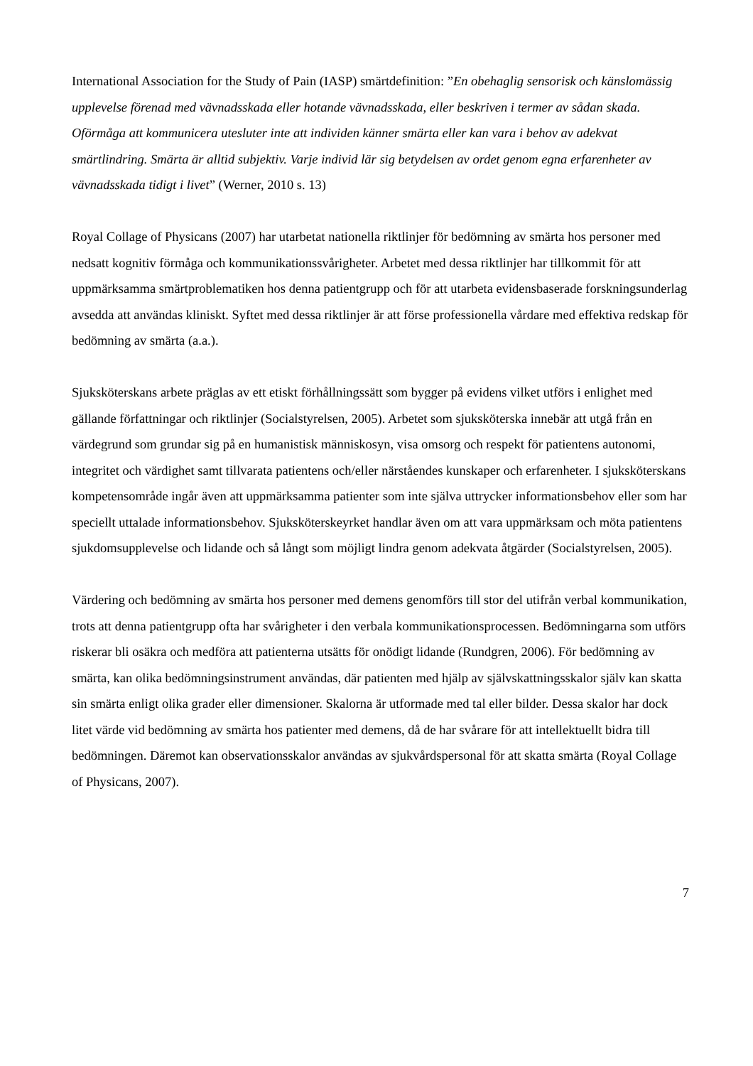International Association for the Study of Pain (IASP) smärtdefinition: ”En obehaglig sensorisk och känslomässig upplevelse förenad med vävnadsskada eller hotande vävnadsskada, eller beskriven i termer av sådan skada. Oförmåga att kommunicera utesluter inte att individen känner smärta eller kan vara i behov av adekvat smärtlindring. Smärta är alltid subjektiv. Varje individ lär sig betydelsen av ordet genom egna erfarenheter av vävnadsskada tidigt i livet” (Werner, 2010 s. 13)
Royal Collage of Physicans (2007) har utarbetat nationella riktlinjer för bedömning av smärta hos personer med nedsatt kognitiv förmåga och kommunikationssvårigheter. Arbetet med dessa riktlinjer har tillkommit för att uppmärksamma smärtproblematiken hos denna patientgrupp och för att utarbeta evidensbaserade forskningsunderlag avsedda att användas kliniskt. Syftet med dessa riktlinjer är att förse professionella vårdare med effektiva redskap för bedömning av smärta (a.a.).
Sjuksköterskans arbete präglas av ett etiskt förhållningssätt som bygger på evidens vilket utförs i enlighet med gällande författningar och riktlinjer (Socialstyrelsen, 2005). Arbetet som sjuksköterska innebär att utgå från en värdegrund som grundar sig på en humanistisk människosyn, visa omsorg och respekt för patientens autonomi, integritet och värdighet samt tillvarata patientens och/eller närståendes kunskaper och erfarenheter. I sjuksköterskans kompetensområde ingår även att uppmärksamma patienter som inte själva uttrycker informationsbehov eller som har speciellt uttalade informationsbehov. Sjuksköterskeyrket handlar även om att vara uppmärksam och möta patientens sjukdomsupplevelse och lidande och så långt som möjligt lindra genom adekvata åtgärder (Socialstyrelsen, 2005).
Värdering och bedömning av smärta hos personer med demens genomförs till stor del utifrån verbal kommunikation, trots att denna patientgrupp ofta har svårigheter i den verbala kommunikationsprocessen. Bedömningarna som utförs riskerar bli osäkra och medföra att patienterna utsätts för onödigt lidande (Rundgren, 2006). För bedömning av smärta, kan olika bedömningsinstrument användas, där patienten med hjälp av självskattningsskalor själv kan skatta sin smärta enligt olika grader eller dimensioner. Skalorna är utformade med tal eller bilder. Dessa skalor har dock litet värde vid bedömning av smärta hos patienter med demens, då de har svårare för att intellektuellt bidra till bedömningen. Däremot kan observationsskalor användas av sjukvårdspersonal för att skatta smärta (Royal Collage of Physicans, 2007).
7